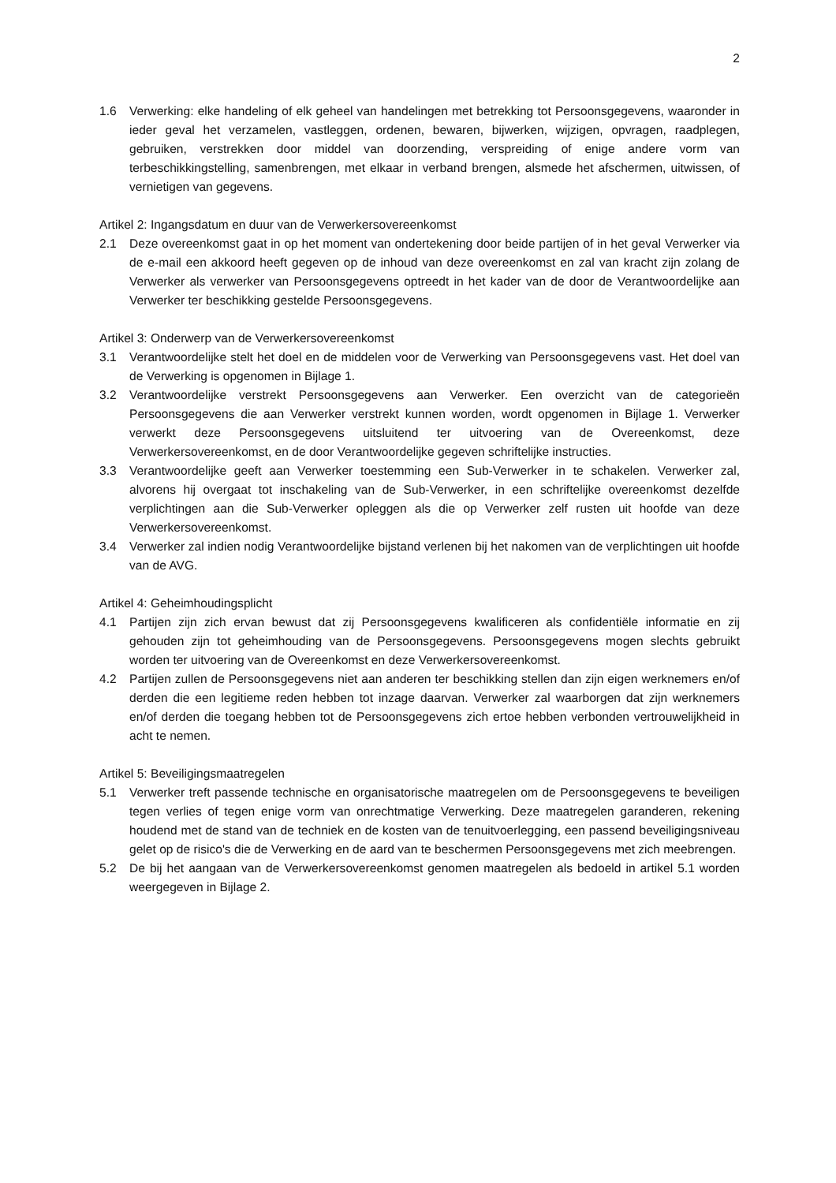2
1.6 Verwerking: elke handeling of elk geheel van handelingen met betrekking tot Persoonsgegevens, waaronder in ieder geval het verzamelen, vastleggen, ordenen, bewaren, bijwerken, wijzigen, opvragen, raadplegen, gebruiken, verstrekken door middel van doorzending, verspreiding of enige andere vorm van terbeschikkingstelling, samenbrengen, met elkaar in verband brengen, alsmede het afschermen, uitwissen, of vernietigen van gegevens.
Artikel 2: Ingangsdatum en duur van de Verwerkersovereenkomst
2.1 Deze overeenkomst gaat in op het moment van ondertekening door beide partijen of in het geval Verwerker via de e-mail een akkoord heeft gegeven op de inhoud van deze overeenkomst en zal van kracht zijn zolang de Verwerker als verwerker van Persoonsgegevens optreedt in het kader van de door de Verantwoordelijke aan Verwerker ter beschikking gestelde Persoonsgegevens.
Artikel 3: Onderwerp van de Verwerkersovereenkomst
3.1 Verantwoordelijke stelt het doel en de middelen voor de Verwerking van Persoonsgegevens vast. Het doel van de Verwerking is opgenomen in Bijlage 1.
3.2 Verantwoordelijke verstrekt Persoonsgegevens aan Verwerker. Een overzicht van de categorieën Persoonsgegevens die aan Verwerker verstrekt kunnen worden, wordt opgenomen in Bijlage 1. Verwerker verwerkt deze Persoonsgegevens uitsluitend ter uitvoering van de Overeenkomst, deze Verwerkersovereenkomst, en de door Verantwoordelijke gegeven schriftelijke instructies.
3.3 Verantwoordelijke geeft aan Verwerker toestemming een Sub-Verwerker in te schakelen. Verwerker zal, alvorens hij overgaat tot inschakeling van de Sub-Verwerker, in een schriftelijke overeenkomst dezelfde verplichtingen aan die Sub-Verwerker opleggen als die op Verwerker zelf rusten uit hoofde van deze Verwerkersovereenkomst.
3.4 Verwerker zal indien nodig Verantwoordelijke bijstand verlenen bij het nakomen van de verplichtingen uit hoofde van de AVG.
Artikel 4: Geheimhoudingsplicht
4.1 Partijen zijn zich ervan bewust dat zij Persoonsgegevens kwalificeren als confidentiële informatie en zij gehouden zijn tot geheimhouding van de Persoonsgegevens. Persoonsgegevens mogen slechts gebruikt worden ter uitvoering van de Overeenkomst en deze Verwerkersovereenkomst.
4.2 Partijen zullen de Persoonsgegevens niet aan anderen ter beschikking stellen dan zijn eigen werknemers en/of derden die een legitieme reden hebben tot inzage daarvan. Verwerker zal waarborgen dat zijn werknemers en/of derden die toegang hebben tot de Persoonsgegevens zich ertoe hebben verbonden vertrouwelijkheid in acht te nemen.
Artikel 5: Beveiligingsmaatregelen
5.1 Verwerker treft passende technische en organisatorische maatregelen om de Persoonsgegevens te beveiligen tegen verlies of tegen enige vorm van onrechtmatige Verwerking. Deze maatregelen garanderen, rekening houdend met de stand van de techniek en de kosten van de tenuitvoerlegging, een passend beveiligingsniveau gelet op de risico's die de Verwerking en de aard van te beschermen Persoonsgegevens met zich meebrengen.
5.2 De bij het aangaan van de Verwerkersovereenkomst genomen maatregelen als bedoeld in artikel 5.1 worden weergegeven in Bijlage 2.